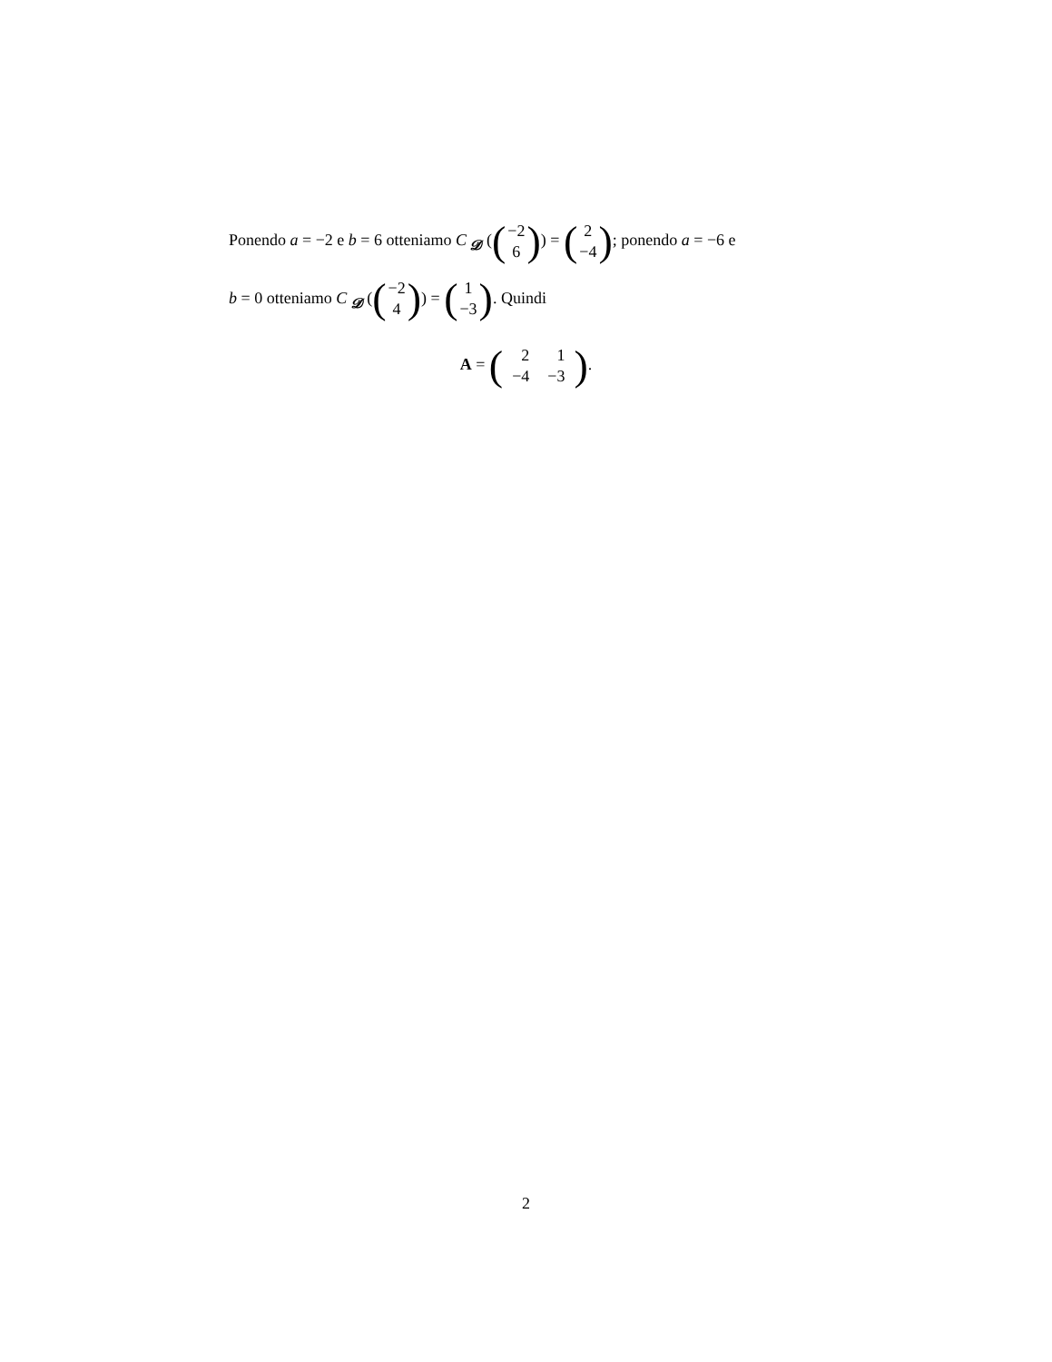Ponendo a = −2 e b = 6 otteniamo C <sub>𝓓</sub> ((−2 6)) = (2 −4); ponendo a = −6 e
b = 0 otteniamo C <sub>𝓓</sub> ((−2 4)) = (1 −3). Quindi
A = (
| 2 | 1 |
| −4 | −3 |
).
2